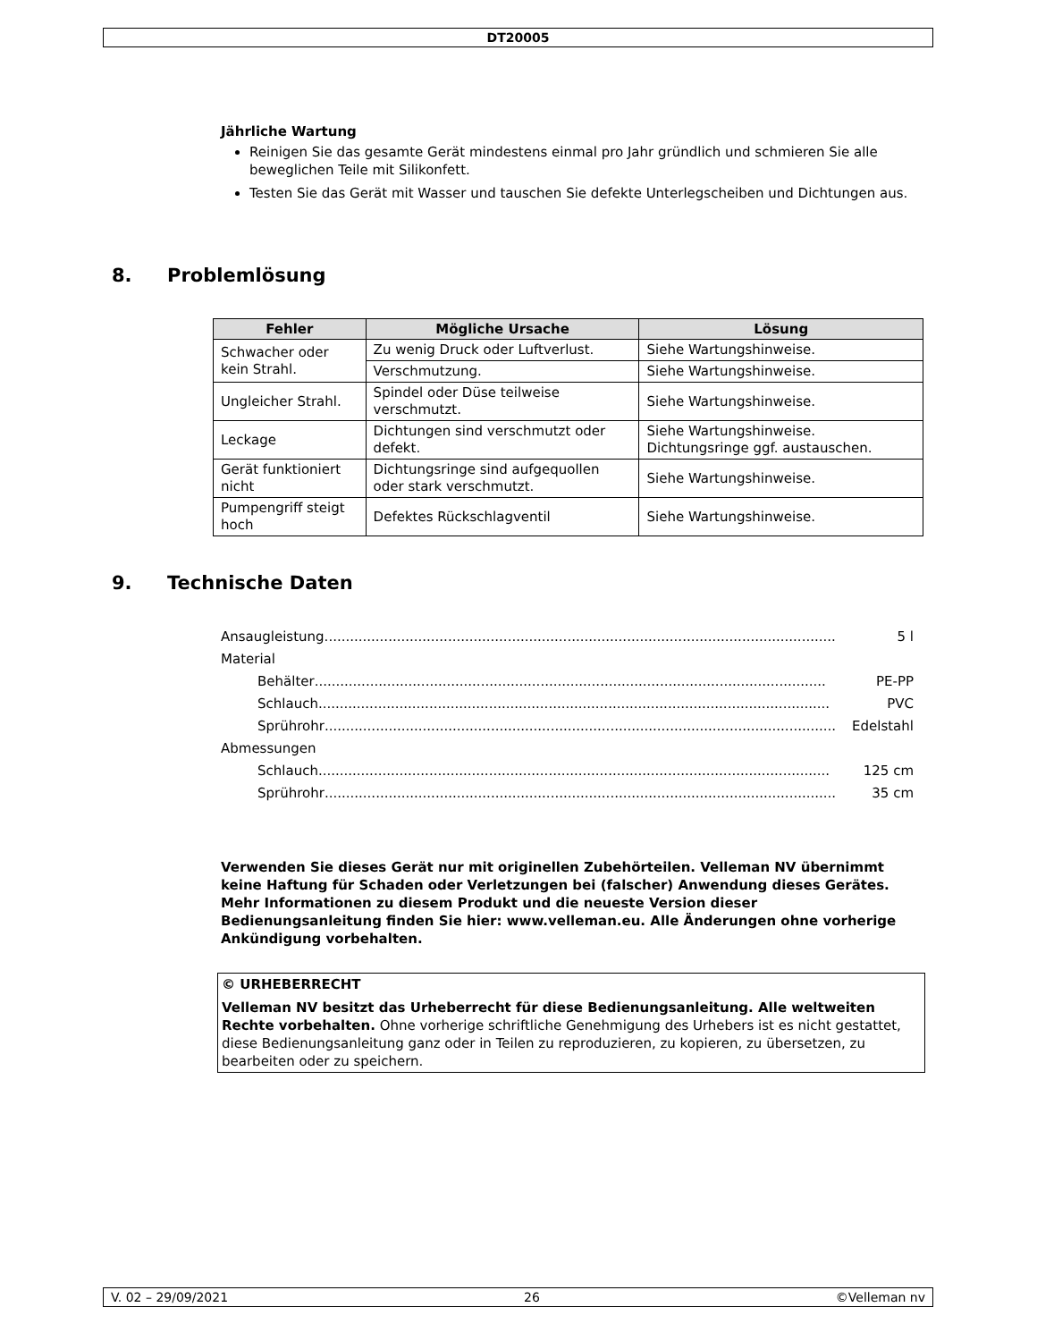DT20005
Jährliche Wartung
Reinigen Sie das gesamte Gerät mindestens einmal pro Jahr gründlich und schmieren Sie alle beweglichen Teile mit Silikonfett.
Testen Sie das Gerät mit Wasser und tauschen Sie defekte Unterlegscheiben und Dichtungen aus.
8. Problemlösung
| Fehler | Mögliche Ursache | Lösung |
| --- | --- | --- |
| Schwacher oder kein Strahl. | Zu wenig Druck oder Luftverlust. | Siehe Wartungshinweise. |
| | Verschmutzung. | Siehe Wartungshinweise. |
| Ungleicher Strahl. | Spindel oder Düse teilweise verschmutzt. | Siehe Wartungshinweise. |
| Leckage | Dichtungen sind verschmutzt oder defekt. | Siehe Wartungshinweise. Dichtungsringe ggf. austauschen. |
| Gerät funktioniert nicht | Dichtungsringe sind aufgequollen oder stark verschmutzt. | Siehe Wartungshinweise. |
| Pumpengriff steigt hoch | Defektes Rückschlagventil | Siehe Wartungshinweise. |
9. Technische Daten
Ansaugleistung........................................................................................................................ 5 l
Material
Behälter ........................................................................................................................ PE-PP
Schlauch ........................................................................................................................ PVC
Sprührohr........................................................................................................................ Edelstahl
Abmessungen
Schlauch ........................................................................................................................ 125 cm
Sprührohr........................................................................................................................ 35 cm
Verwenden Sie dieses Gerät nur mit originellen Zubehörteilen. Velleman NV übernimmt keine Haftung für Schaden oder Verletzungen bei (falscher) Anwendung dieses Gerätes. Mehr Informationen zu diesem Produkt und die neueste Version dieser Bedienungsanleitung finden Sie hier: www.velleman.eu. Alle Änderungen ohne vorherige Ankündigung vorbehalten.
© URHEBERRECHT
Velleman NV besitzt das Urheberrecht für diese Bedienungsanleitung. Alle weltweiten Rechte vorbehalten. Ohne vorherige schriftliche Genehmigung des Urhebers ist es nicht gestattet, diese Bedienungsanleitung ganz oder in Teilen zu reproduzieren, zu kopieren, zu übersetzen, zu bearbeiten oder zu speichern.
V. 02 – 29/09/2021 26 ©Velleman nv